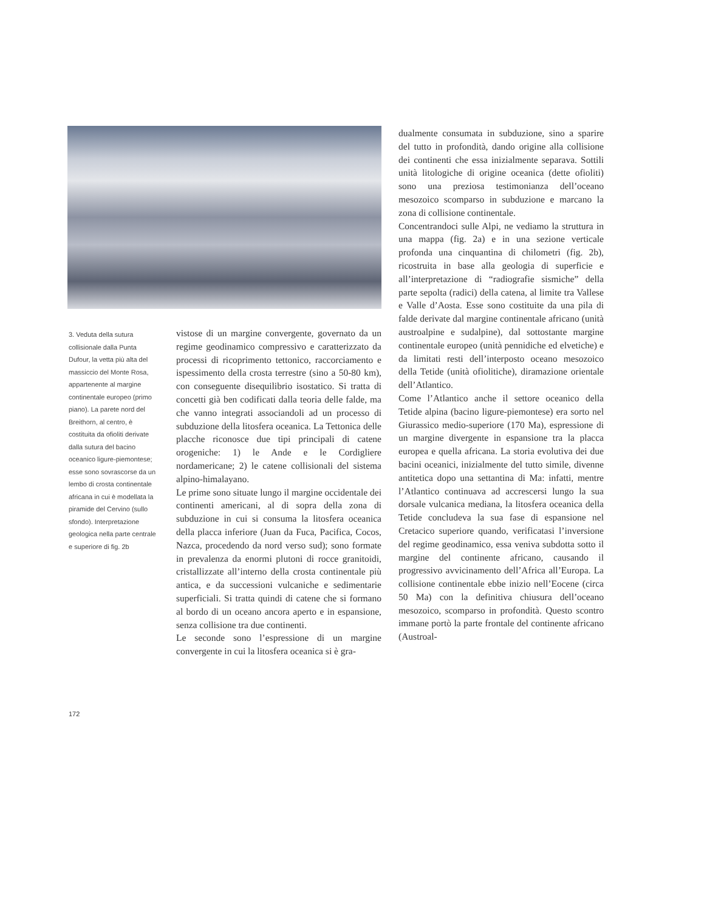3. Veduta della sutura collisionale dalla Punta Dufour, la vetta più alta del massiccio del Monte Rosa, appartenente al margine continentale europeo (primo piano). La parete nord del Breithorn, al centro, è costituita da ofioliti derivate dalla sutura del bacino oceanico ligure-piemontese; esse sono sovrascorse da un lembo di crosta continentale africana in cui è modellata la piramide del Cervino (sullo sfondo). Interpretazione geologica nella parte centrale e superiore di fig. 2b
vistose di un margine convergente, governato da un regime geodinamico compressivo e caratterizzato da processi di ricoprimento tettonico, raccorciamento e ispessimento della crosta terrestre (sino a 50-80 km), con conseguente disequilibrio isostatico. Si tratta di concetti già ben codificati dalla teoria delle falde, ma che vanno integrati associandoli ad un processo di subduzione della litosfera oceanica. La Tettonica delle placche riconosce due tipi principali di catene orogeniche: 1) le Ande e le Cordigliere nordamericane; 2) le catene collisionali del sistema alpino-himalayano.
Le prime sono situate lungo il margine occidentale dei continenti americani, al di sopra della zona di subduzione in cui si consuma la litosfera oceanica della placca inferiore (Juan da Fuca, Pacifica, Cocos, Nazca, procedendo da nord verso sud); sono formate in prevalenza da enormi plutoni di rocce granitoidi, cristallizzate all’interno della crosta continentale più antica, e da successioni vulcaniche e sedimentarie superficiali. Si tratta quindi di catene che si formano al bordo di un oceano ancora aperto e in espansione, senza collisione tra due continenti.
Le seconde sono l’espressione di un margine convergente in cui la litosfera oceanica si è gra-
dualmente consumata in subduzione, sino a sparire del tutto in profondità, dando origine alla collisione dei continenti che essa inizialmente separava. Sottili unità litologiche di origine oceanica (dette ofioliti) sono una preziosa testimonianza dell’oceano mesozoico scomparso in subduzione e marcano la zona di collisione continentale.
Concentrandoci sulle Alpi, ne vediamo la struttura in una mappa (fig. 2a) e in una sezione verticale profonda una cinquantina di chilometri (fig. 2b), ricostruita in base alla geologia di superficie e all’interpretazione di “radiografie sismiche” della parte sepolta (radici) della catena, al limite tra Vallese e Valle d’Aosta. Esse sono costituite da una pila di falde derivate dal margine continentale africano (unità austroalpine e sudalpine), dal sottostante margine continentale europeo (unità pennidiche ed elvetiche) e da limitati resti dell’interposto oceano mesozoico della Tetide (unità ofiolitiche), diramazione orientale dell’Atlantico.
Come l’Atlantico anche il settore oceanico della Tetide alpina (bacino ligure-piemontese) era sorto nel Giurassico medio-superiore (170 Ma), espressione di un margine divergente in espansione tra la placca europea e quella africana. La storia evolutiva dei due bacini oceanici, inizialmente del tutto simile, divenne antitetica dopo una settantina di Ma: infatti, mentre l’Atlantico continuava ad accrescersi lungo la sua dorsale vulcanica mediana, la litosfera oceanica della Tetide concludeva la sua fase di espansione nel Cretacico superiore quando, verificatasi l’inversione del regime geodinamico, essa veniva subdotta sotto il margine del continente africano, causando il progressivo avvicinamento dell’Africa all’Europa. La collisione continentale ebbe inizio nell’Eocene (circa 50 Ma) con la definitiva chiusura dell’oceano mesozoico, scomparso in profondità. Questo scontro immane portò la parte frontale del continente africano (Austroal-
172